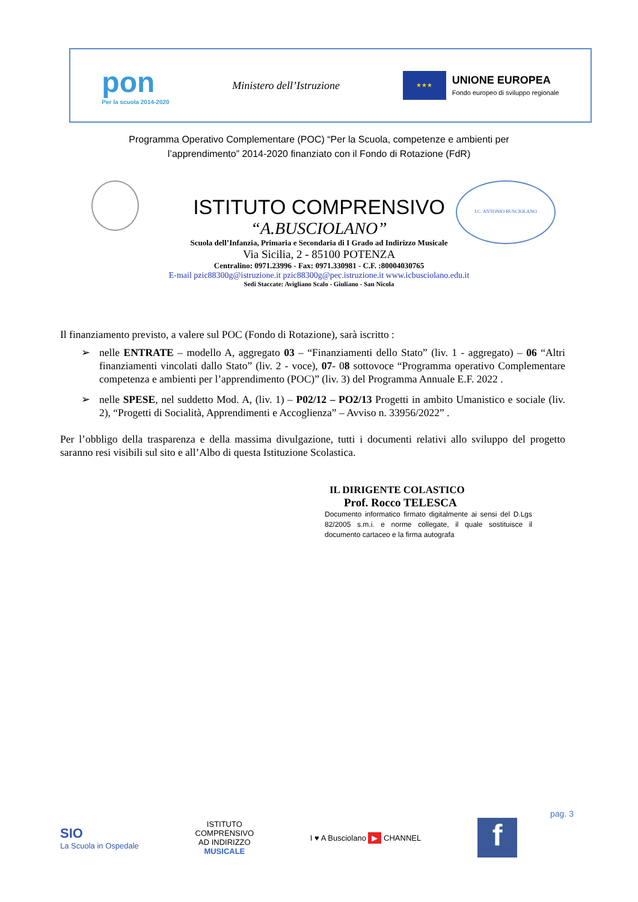pon
Per la scuola 2014-2020
Ministero dell’Istruzione
★★★
UNIONE EUROPEA
Fondo europeo di sviluppo regionale
Programma Operativo Complementare (POC) “Per la Scuola, competenze e ambienti per
l’apprendimento” 2014-2020 finanziato con il Fondo di Rotazione (FdR)
I.C. ANTONIO BUSCIOLANO
ISTITUTO COMPRENSIVO
“A.BUSCIOLANO”
Scuola dell’Infanzia, Primaria e Secondaria di I Grado ad Indirizzo Musicale
Via Sicilia, 2 - 85100 POTENZA
Centralino: 0971.23996 - Fax: 0971.330981 - C.F. :80004030765
E-mail pzic88300g@istruzione.it pzic88300g@pec.istruzione.it www.icbusciolano.edu.it
Sedi Staccate: Avigliano Scalo - Giuliano - San Nicola
Il finanziamento previsto, a valere sul POC (Fondo di Rotazione), sarà iscritto :
➢ nelle ENTRATE – modello A, aggregato 03 – “Finanziamenti dello Stato” (liv. 1 - aggregato) – 06 “Altri finanziamenti vincolati dallo Stato” (liv. 2 - voce), 07- 08 sottovoce “Programma operativo Complementare competenza e ambienti per l’apprendimento (POC)” (liv. 3) del Programma Annuale E.F. 2022 .
➢ nelle SPESE, nel suddetto Mod. A, (liv. 1) – P02/12 – PO2/13 Progetti in ambito Umanistico e sociale (liv. 2), “Progetti di Socialità, Apprendimenti e Accoglienza” – Avviso n. 33956/2022” .
Per l’obbligo della trasparenza e della massima divulgazione, tutti i documenti relativi allo sviluppo del progetto saranno resi visibili sul sito e all’Albo di questa Istituzione Scolastica.
IL DIRIGENTE COLASTICO
Prof. Rocco TELESCA
Documento informatico firmato digitalmente ai sensi del D.Lgs 82/2005 s.m.i. e norme collegate, il quale sostituisce il documento cartaceo e la firma autografa
pag. 3
SIO
La Scuola in Ospedale
ISTITUTO
COMPRENSIVO
AD INDIRIZZO
MUSICALE
I ♥ A Busciolano ▶ CHANNEL
f